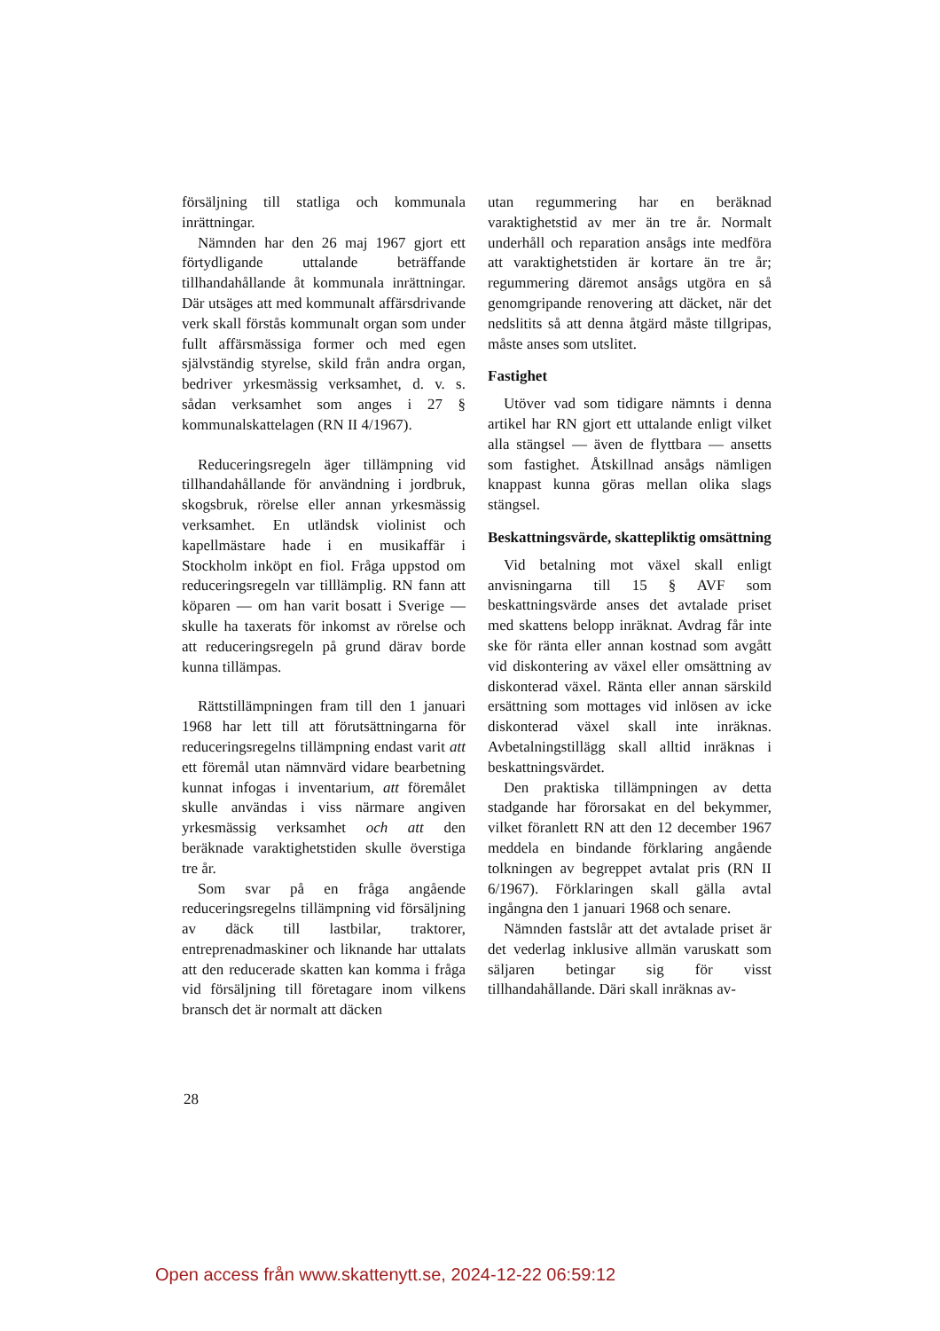försäljning till statliga och kommunala inrättningar.
Nämnden har den 26 maj 1967 gjort ett förtydligande uttalande beträffande tillhandahållande åt kommunala inrättningar. Där utsäges att med kommunalt affärsdrivande verk skall förstås kommunalt organ som under fullt affärsmässiga former och med egen självständig styrelse, skild från andra organ, bedriver yrkesmässig verksamhet, d. v. s. sådan verksamhet som anges i 27 § kommunalskattelagen (RN II 4/1967).
Reduceringsregeln äger tillämpning vid tillhandahållande för användning i jordbruk, skogsbruk, rörelse eller annan yrkesmässig verksamhet. En utländsk violinist och kapellmästare hade i en musikaffär i Stockholm inköpt en fiol. Fråga uppstod om reduceringsregeln var tilllämplig. RN fann att köparen — om han varit bosatt i Sverige — skulle ha taxerats för inkomst av rörelse och att reduceringsregeln på grund därav borde kunna tillämpas.
Rättstillämpningen fram till den 1 januari 1968 har lett till att förutsättningarna för reduceringsregelns tillämpning endast varit att ett föremål utan nämnvärd vidare bearbetning kunnat infogas i inventarium, att föremålet skulle användas i viss närmare angiven yrkesmässig verksamhet och att den beräknade varaktighetstiden skulle överstiga tre år.
Som svar på en fråga angående reduceringsregelns tillämpning vid försäljning av däck till lastbilar, traktorer, entreprenadmaskiner och liknande har uttalats att den reducerade skatten kan komma i fråga vid försäljning till företagare inom vilkens bransch det är normalt att däcken
utan regummering har en beräknad varaktighetstid av mer än tre år. Normalt underhåll och reparation ansågs inte medföra att varaktighetstiden är kortare än tre år; regummering däremot ansågs utgöra en så genomgripande renovering att däcket, när det nedslitits så att denna åtgärd måste tillgripas, måste anses som utslitet.
Fastighet
Utöver vad som tidigare nämnts i denna artikel har RN gjort ett uttalande enligt vilket alla stängsel — även de flyttbara — ansetts som fastighet. Åtskillnad ansågs nämligen knappast kunna göras mellan olika slags stängsel.
Beskattningsvärde, skattepliktig omsättning
Vid betalning mot växel skall enligt anvisningarna till 15 § AVF som beskattningsvärde anses det avtalade priset med skattens belopp inräknat. Avdrag får inte ske för ränta eller annan kostnad som avgått vid diskontering av växel eller omsättning av diskonterad växel. Ränta eller annan särskild ersättning som mottages vid inlösen av icke diskonterad växel skall inte inräknas. Avbetalningstillägg skall alltid inräknas i beskattningsvärdet.
Den praktiska tillämpningen av detta stadgande har förorsakat en del bekymmer, vilket föranlett RN att den 12 december 1967 meddela en bindande förklaring angående tolkningen av begreppet avtalat pris (RN II 6/1967). Förklaringen skall gälla avtal ingångna den 1 januari 1968 och senare.
Nämnden fastslår att det avtalade priset är det vederlag inklusive allmän varuskatt som säljaren betingar sig för visst tillhandahållande. Däri skall inräknas av-
28
Open access från www.skattenytt.se, 2024-12-22 06:59:12